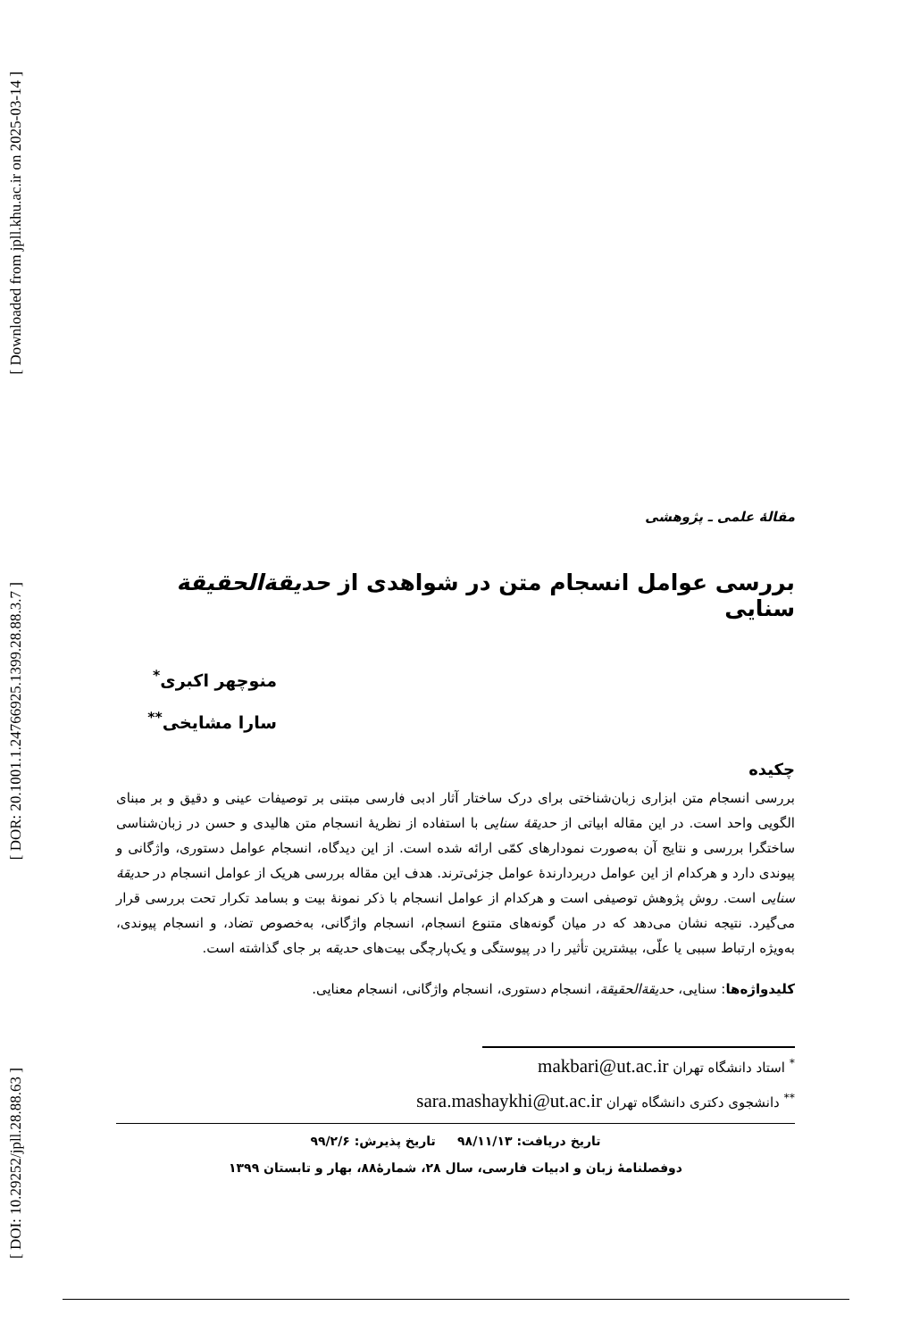[ Downloaded from jpll.khu.ac.ir on 2025-03-14 ]
[ DOR: 20.1001.1.24766925.1399.28.88.3.7 ]
[ DOI: 10.29252/jpll.28.88.63 ]
مقالهٔ علمی ـ پژوهشی
بررسی عوامل انسجام متن در شواهدی از حدیقةالحقیقة سنایی
منوچهر اکبری<sup>*</sup>
سارا مشایخی<sup>**</sup>
چکیده
بررسی انسجام متن ابزاری زبان‌شناختی برای درک ساختار آثار ادبی فارسی مبتنی بر توصیفات عینی و دقیق و بر مبنای الگویی واحد است. در این مقاله ابیاتی از حدیقهٔ سنایی با استفاده از نظریهٔ انسجام متن هالیدی و حسن در زبان‌شناسی ساختگرا بررسی و نتایج آن به‌صورت نمودارهای کمّی ارائه شده است. از این دیدگاه، انسجام عوامل دستوری، واژگانی و پیوندی دارد و هرکدام از این عوامل دربردارندهٔ عوامل جزئی‌ترند. هدف این مقاله بررسی هریک از عوامل انسجام در حدیقهٔ سنایی است. روش پژوهش توصیفی است و هرکدام از عوامل انسجام با ذکر نمونهٔ بیت و بسامد تکرار تحت بررسی قرار می‌گیرد. نتیجه نشان می‌دهد که در میان گونه‌های متنوع انسجام، انسجام واژگانی، به‌خصوص تضاد، و انسجام پیوندی، به‌ویژه ارتباط سببی یا علّی، بیشترین تأثیر را در پیوستگی و یک‌پارچگی بیت‌های حدیقه بر جای گذاشته است.
کلیدواژه‌ها: سنایی، حدیقةالحقیقة، انسجام دستوری، انسجام واژگانی، انسجام معنایی.
<sup>*</sup> استاد دانشگاه تهران makbari@ut.ac.ir
<sup>**</sup> دانشجوی دکتری دانشگاه تهران sara.mashaykhi@ut.ac.ir
تاریخ دریافت: ۹۸/۱۱/۱۳ تاریخ پذیرش: ۹۹/۲/۶
دوفصلنامهٔ زبان و ادبیات فارسی، سال ۲۸، شمارهٔ۸۸، بهار و تابستان ۱۳۹۹